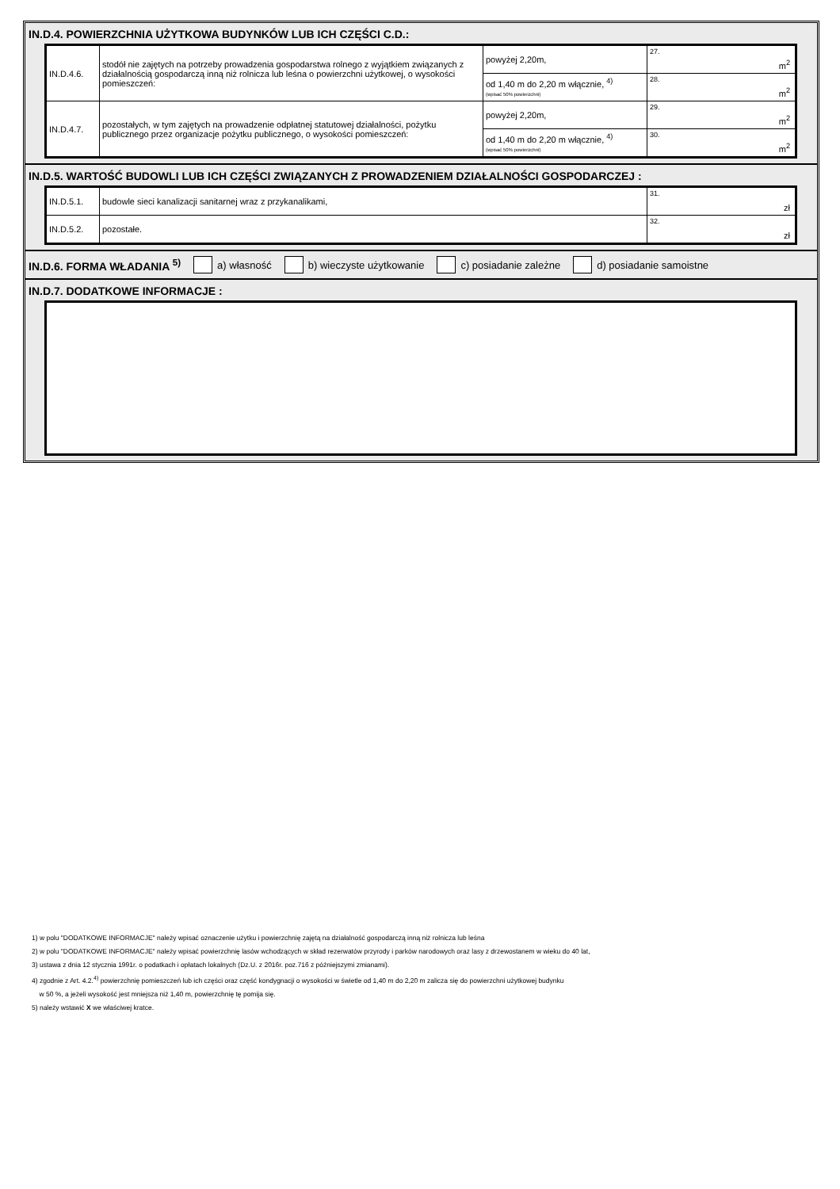IN.D.4. POWIERZCHNIA UŻYTKOWA BUDYNKÓW LUB ICH CZĘŚCI C.D.:
| IN.D.4.6. | stodół nie zajętych na potrzeby prowadzenia gospodarstwa rolnego z wyjątkiem związanych z działalnością gospodarczą inną niż rolnicza lub leśna o powierzchni użytkowej, o wysokości pomieszczeń: | powyżej 2,20m, | 27. m<sup>2</sup> |
| | | od 1,40 m do 2,20 m włącznie, <sup>4)</sup> (wpisać 50% powierzchni) | 28. m<sup>2</sup> |
| IN.D.4.7. | pozostałych, w tym zajętych na prowadzenie odpłatnej statutowej działalności, pożytku publicznego przez organizacje pożytku publicznego, o wysokości pomieszczeń: | powyżej 2,20m, | 29. m<sup>2</sup> |
| | | od 1,40 m do 2,20 m włącznie, <sup>4)</sup> (wpisać 50% powierzchni) | 30. m<sup>2</sup> |
IN.D.5. WARTOŚĆ BUDOWLI LUB ICH CZĘŚCI ZWIĄZANYCH Z PROWADZENIEM DZIAŁALNOŚCI GOSPODARCZEJ :
| IN.D.5.1. | budowle sieci kanalizacji sanitarnej wraz z przykanalikami, | 31. zł |
| IN.D.5.2. | pozostałe. | 32. zł |
IN.D.6. FORMA WŁADANIA <sup>5)</sup> a) własność b) wieczyste użytkowanie c) posiadanie zależne d) posiadanie samoistne
IN.D.7. DODATKOWE INFORMACJE :
1) w polu "DODATKOWE INFORMACJE" należy wpisać oznaczenie użytku i powierzchnię zajętą na działalność gospodarczą inną niż rolnicza lub leśna
2) w polu "DODATKOWE INFORMACJE" należy wpisać powierzchnię lasów wchodzących w skład rezerwatów przyrody i parków narodowych oraz lasy z drzewostanem w wieku do 40 lat,
3) ustawa z dnia 12 stycznia 1991r. o podatkach i opłatach lokalnych (Dz.U. z 2016r. poz.716 z późniejszymi zmianami).
4) zgodnie z Art. 4.2.<sup>4)</sup> powierzchnię pomieszczeń lub ich części oraz część kondygnacji o wysokości w świetle od 1,40 m do 2,20 m zalicza się do powierzchni użytkowej budynku
w 50 %, a jeżeli wysokość jest mniejsza niż 1,40 m, powierzchnię tę pomija się.
5) należy wstawić X we właściwej kratce.